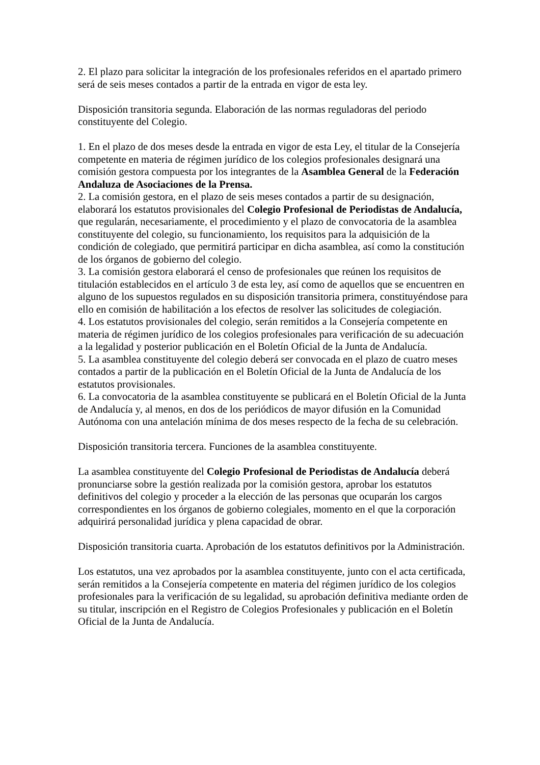2. El plazo para solicitar la integración de los profesionales referidos en el apartado primero será de seis meses contados a partir de la entrada en vigor de esta ley.
Disposición transitoria segunda. Elaboración de las normas reguladoras del periodo constituyente del Colegio.
1. En el plazo de dos meses desde la entrada en vigor de esta Ley, el titular de la Consejería competente en materia de régimen jurídico de los colegios profesionales designará una comisión gestora compuesta por los integrantes de la Asamblea General de la Federación Andaluza de Asociaciones de la Prensa.
2. La comisión gestora, en el plazo de seis meses contados a partir de su designación, elaborará los estatutos provisionales del Colegio Profesional de Periodistas de Andalucía, que regularán, necesariamente, el procedimiento y el plazo de convocatoria de la asamblea constituyente del colegio, su funcionamiento, los requisitos para la adquisición de la condición de colegiado, que permitirá participar en dicha asamblea, así como la constitución de los órganos de gobierno del colegio.
3. La comisión gestora elaborará el censo de profesionales que reúnen los requisitos de titulación establecidos en el artículo 3 de esta ley, así como de aquellos que se encuentren en alguno de los supuestos regulados en su disposición transitoria primera, constituyéndose para ello en comisión de habilitación a los efectos de resolver las solicitudes de colegiación.
4. Los estatutos provisionales del colegio, serán remitidos a la Consejería competente en materia de régimen jurídico de los colegios profesionales para verificación de su adecuación a la legalidad y posterior publicación en el Boletín Oficial de la Junta de Andalucía.
5. La asamblea constituyente del colegio deberá ser convocada en el plazo de cuatro meses contados a partir de la publicación en el Boletín Oficial de la Junta de Andalucía de los estatutos provisionales.
6. La convocatoria de la asamblea constituyente se publicará en el Boletín Oficial de la Junta de Andalucía y, al menos, en dos de los periódicos de mayor difusión en la Comunidad Autónoma con una antelación mínima de dos meses respecto de la fecha de su celebración.
Disposición transitoria tercera. Funciones de la asamblea constituyente.
La asamblea constituyente del Colegio Profesional de Periodistas de Andalucía deberá pronunciarse sobre la gestión realizada por la comisión gestora, aprobar los estatutos definitivos del colegio y proceder a la elección de las personas que ocuparán los cargos correspondientes en los órganos de gobierno colegiales, momento en el que la corporación adquirirá personalidad jurídica y plena capacidad de obrar.
Disposición transitoria cuarta. Aprobación de los estatutos definitivos por la Administración.
Los estatutos, una vez aprobados por la asamblea constituyente, junto con el acta certificada, serán remitidos a la Consejería competente en materia del régimen jurídico de los colegios profesionales para la verificación de su legalidad, su aprobación definitiva mediante orden de su titular, inscripción en el Registro de Colegios Profesionales y publicación en el Boletín Oficial de la Junta de Andalucía.